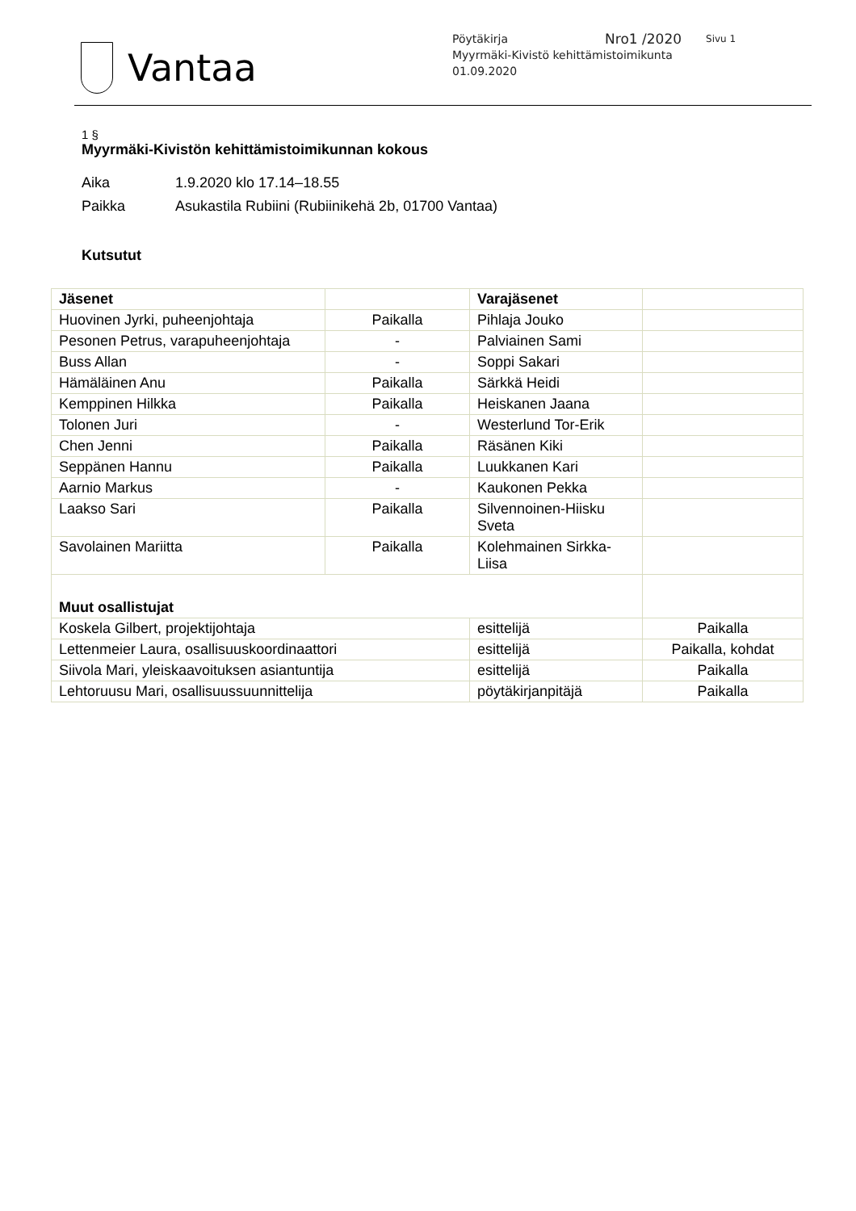Vantaa
Pöytäkirja Nro1 /2020 Sivu 1
Myyrmäki-Kivistö kehittämistoimikunta
01.09.2020
1 §
Myyrmäki-Kivistön kehittämistoimikunnan kokous
Aika 1.9.2020 klo 17.14–18.55
Paikka Asukastila Rubiini (Rubiinikehä 2b, 01700 Vantaa)
Kutsutut
| Jäsenet | | Varajäsenet | |
| --- | --- | --- | --- |
| Huovinen Jyrki, puheenjohtaja | Paikalla | Pihlaja Jouko | |
| Pesonen Petrus, varapuheenjohtaja | - | Palviainen Sami | |
| Buss Allan | - | Soppi Sakari | |
| Hämäläinen Anu | Paikalla | Särkkä Heidi | |
| Kemppinen Hilkka | Paikalla | Heiskanen Jaana | |
| Tolonen Juri | - | Westerlund Tor-Erik | |
| Chen Jenni | Paikalla | Räsänen Kiki | |
| Seppänen Hannu | Paikalla | Luukkanen Kari | |
| Aarnio Markus | - | Kaukonen Pekka | |
| Laakso Sari | Paikalla | Silvennoinen-Hiisku Sveta | |
| Savolainen Mariitta | Paikalla | Kolehmainen Sirkka-Liisa | |
| Muut osallistujat | | | |
| Koskela Gilbert, projektijohtaja | | esittelijä | Paikalla |
| Lettenmeier Laura, osallisuuskoordinaattori | | esittelijä | Paikalla, kohdat |
| Siivola Mari, yleiskaavoituksen asiantuntija | | esittelijä | Paikalla |
| Lehtoruusu Mari, osallisuussuunnittelija | | pöytäkirjanpitäjä | Paikalla |